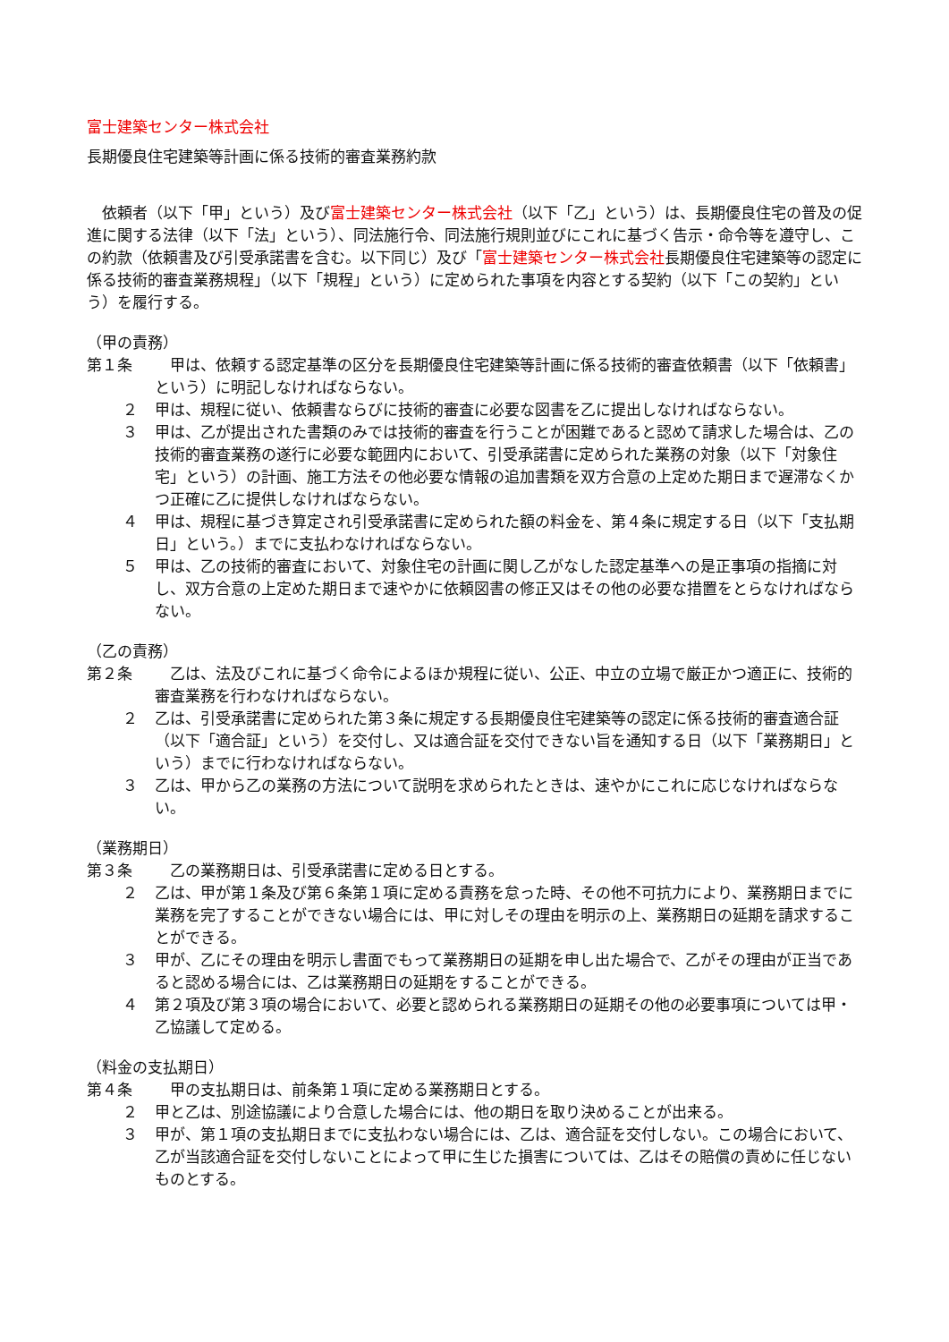富士建築センター株式会社
長期優良住宅建築等計画に係る技術的審査業務約款
依頼者（以下「甲」という）及び富士建築センター株式会社（以下「乙」という）は、長期優良住宅の普及の促進に関する法律（以下「法」という）、同法施行令、同法施行規則並びにこれに基づく告示・命令等を遵守し、この約款（依頼書及び引受承諾書を含む。以下同じ）及び「富士建築センター株式会社長期優良住宅建築等の認定に係る技術的審査業務規程」（以下「規程」という）に定められた事項を内容とする契約（以下「この契約」という）を履行する。
（甲の責務）
第１条 甲は、依頼する認定基準の区分を長期優良住宅建築等計画に係る技術的審査依頼書（以下「依頼書」という）に明記しなければならない。
２ 甲は、規程に従い、依頼書ならびに技術的審査に必要な図書を乙に提出しなければならない。
３ 甲は、乙が提出された書類のみでは技術的審査を行うことが困難であると認めて請求した場合は、乙の技術的審査業務の遂行に必要な範囲内において、引受承諾書に定められた業務の対象（以下「対象住宅」という）の計画、施工方法その他必要な情報の追加書類を双方合意の上定めた期日まで遅滞なくかつ正確に乙に提供しなければならない。
４ 甲は、規程に基づき算定され引受承諾書に定められた額の料金を、第４条に規定する日（以下「支払期日」という。）までに支払わなければならない。
５ 甲は、乙の技術的審査において、対象住宅の計画に関し乙がなした認定基準への是正事項の指摘に対し、双方合意の上定めた期日まで速やかに依頼図書の修正又はその他の必要な措置をとらなければならない。
（乙の責務）
第２条 乙は、法及びこれに基づく命令によるほか規程に従い、公正、中立の立場で厳正かつ適正に、技術的審査業務を行わなければならない。
２ 乙は、引受承諾書に定められた第３条に規定する長期優良住宅建築等の認定に係る技術的審査適合証（以下「適合証」という）を交付し、又は適合証を交付できない旨を通知する日（以下「業務期日」という）までに行わなければならない。
３ 乙は、甲から乙の業務の方法について説明を求められたときは、速やかにこれに応じなければならない。
（業務期日）
第３条 乙の業務期日は、引受承諾書に定める日とする。
２ 乙は、甲が第１条及び第６条第１項に定める責務を怠った時、その他不可抗力により、業務期日までに業務を完了することができない場合には、甲に対しその理由を明示の上、業務期日の延期を請求することができる。
３ 甲が、乙にその理由を明示し書面でもって業務期日の延期を申し出た場合で、乙がその理由が正当であると認める場合には、乙は業務期日の延期をすることができる。
４ 第２項及び第３項の場合において、必要と認められる業務期日の延期その他の必要事項については甲・乙協議して定める。
（料金の支払期日）
第４条 甲の支払期日は、前条第１項に定める業務期日とする。
２ 甲と乙は、別途協議により合意した場合には、他の期日を取り決めることが出来る。
３ 甲が、第１項の支払期日までに支払わない場合には、乙は、適合証を交付しない。この場合において、乙が当該適合証を交付しないことによって甲に生じた損害については、乙はその賠償の責めに任じないものとする。